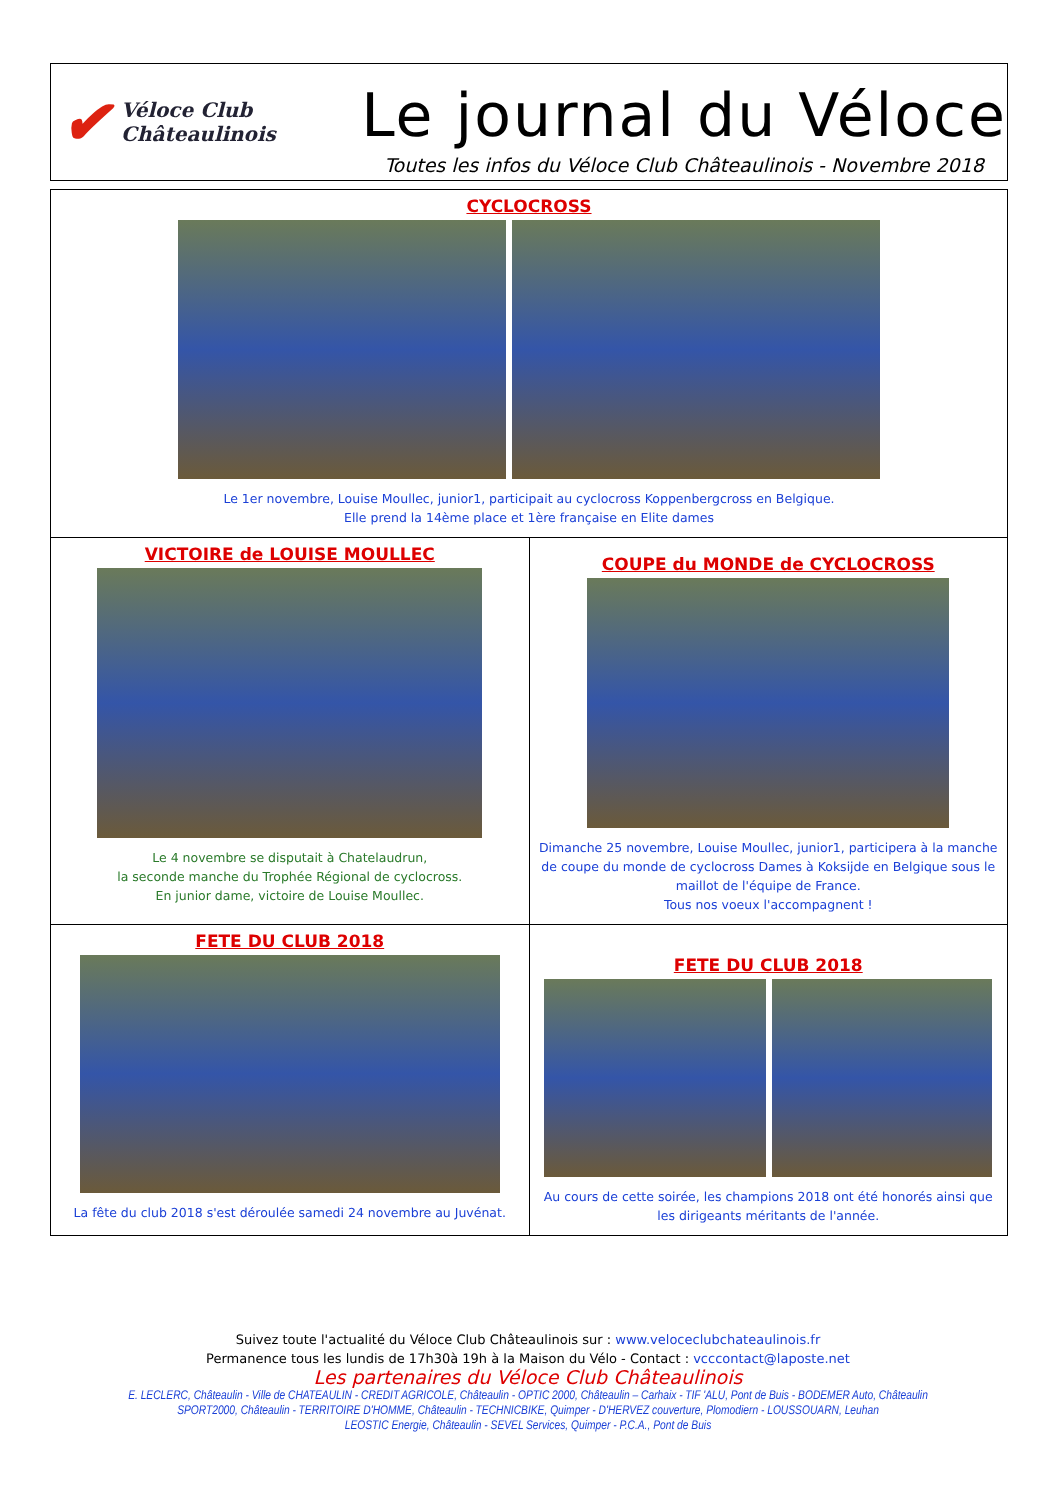✔ Véloce Club
Châteaulinois
Le journal du Véloce
Toutes les infos du Véloce Club Châteaulinois - Novembre 2018
CYCLOCROSS
Le 1er novembre, Louise Moullec, junior1, participait au cyclocross Koppenbergcross en Belgique.
Elle prend la 14ème place et 1ère française en Elite dames
VICTOIRE de LOUISE MOULLEC
Le 4 novembre se disputait à Chatelaudrun,
la seconde manche du Trophée Régional de cyclocross.
En junior dame, victoire de Louise Moullec.
COUPE du MONDE de CYCLOCROSS
Dimanche 25 novembre, Louise Moullec, junior1, participera à la manche de coupe du monde de cyclocross Dames à Koksijde en Belgique sous le maillot de l'équipe de France.
Tous nos voeux l'accompagnent !
FETE DU CLUB 2018
La fête du club 2018 s'est déroulée samedi 24 novembre au Juvénat.
FETE DU CLUB 2018
Au cours de cette soirée, les champions 2018 ont été honorés ainsi que les dirigeants méritants de l'année.
Suivez toute l'actualité du Véloce Club Châteaulinois sur : www.veloceclubchateaulinois.fr
Permanence tous les lundis de 17h30à 19h à la Maison du Vélo - Contact : vcccontact@laposte.net
Les partenaires du Véloce Club Châteaulinois
E. LECLERC, Châteaulin - Ville de CHATEAULIN - CREDIT AGRICOLE, Châteaulin - OPTIC 2000, Châteaulin – Carhaix - TIF 'ALU, Pont de Buis - BODEMER Auto, Châteaulin
SPORT2000, Châteaulin - TERRITOIRE D'HOMME, Châteaulin - TECHNICBIKE, Quimper - D'HERVEZ couverture, Plomodiern - LOUSSOUARN, Leuhan
LEOSTIC Energie, Châteaulin - SEVEL Services, Quimper - P.C.A., Pont de Buis